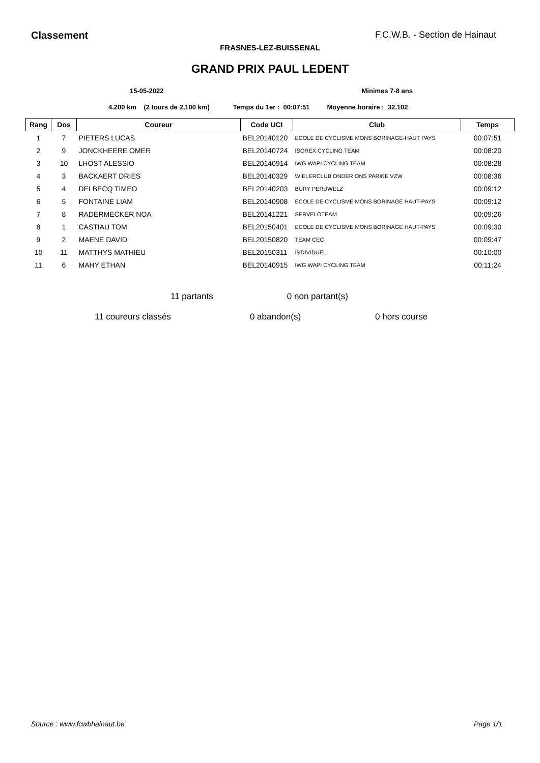Classement F.C.W.B. - Section de Hainaut
FRASNES-LEZ-BUISSENAL
GRAND PRIX PAUL LEDENT
15-05-2022 Minimes 7-8 ans
4.200 km (2 tours de 2,100 km) Temps du 1er : 00:07:51 Moyenne horaire : 32.102
| Rang | Dos | Coureur | Code UCI | Club | Temps |
| --- | --- | --- | --- | --- | --- |
| 1 | 7 | PIETERS LUCAS | BEL20140120 | ECOLE DE CYCLISME MONS BORINAGE-HAUT PAYS | 00:07:51 |
| 2 | 9 | JONCKHEERE OMER | BEL20140724 | ISOREX CYCLING TEAM | 00:08:20 |
| 3 | 10 | LHOST ALESSIO | BEL20140914 | IWG WAPI CYCLING TEAM | 00:08:28 |
| 4 | 3 | BACKAERT DRIES | BEL20140329 | WIELERCLUB ONDER ONS PARIKE VZW | 00:08:36 |
| 5 | 4 | DELBECQ TIMEO | BEL20140203 | BURY PERUWELZ | 00:09:12 |
| 6 | 5 | FONTAINE LIAM | BEL20140908 | ECOLE DE CYCLISME MONS BORINAGE HAUT-PAYS | 00:09:12 |
| 7 | 8 | RADERMECKER NOA | BEL20141221 | SERVELOTEAM | 00:09:26 |
| 8 | 1 | CASTIAU TOM | BEL20150401 | ECOLE DE CYCLISME MONS BORINAGE HAUT-PAYS | 00:09:30 |
| 9 | 2 | MAENE DAVID | BEL20150820 | TEAM CEC | 00:09:47 |
| 10 | 11 | MATTHYS MATHIEU | BEL20150311 | INDIVIDUEL | 00:10:00 |
| 11 | 6 | MAHY ETHAN | BEL20140915 | IWG WAPI CYCLING TEAM | 00:11:24 |
11 partants 0 non partant(s)
11 coureurs classés 0 abandon(s) 0 hors course
Source : www.fcwbhainaut.be Page 1/1